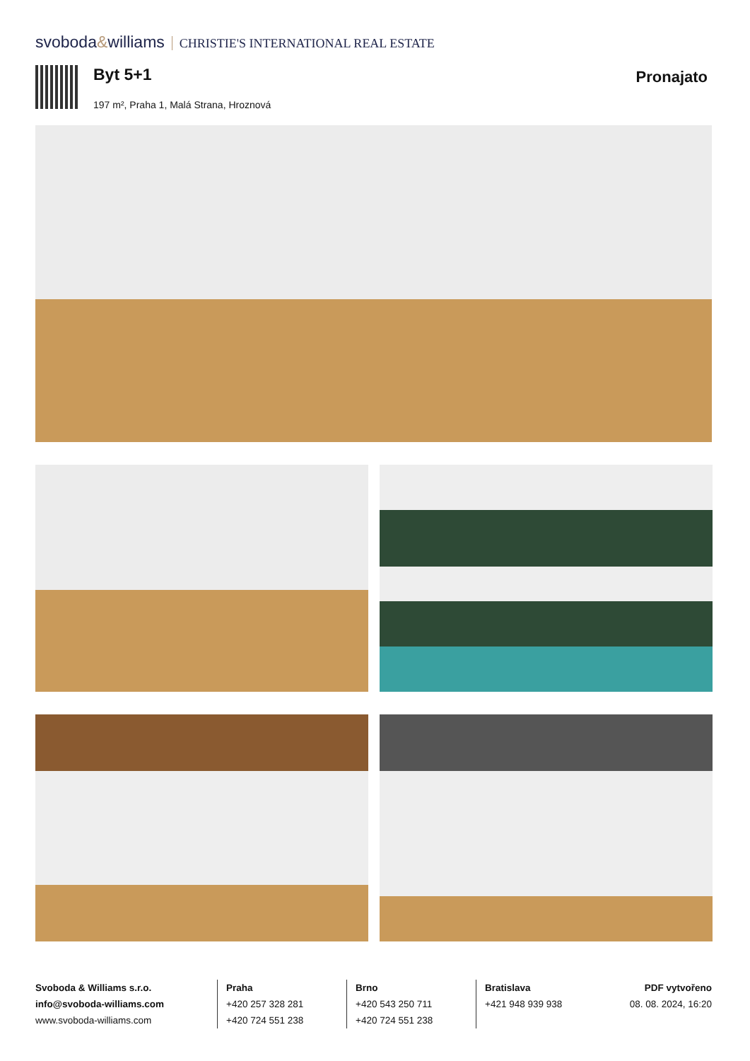svoboda&williams CHRISTIE'S INTERNATIONAL REAL ESTATE
Byt 5+1 Pronajato
197 m², Praha 1, Malá Strana, Hroznová
Svoboda & Williams s.r.o.
info@svoboda-williams.com
www.svoboda-williams.com
Praha
+420 257 328 281
+420 724 551 238
Brno
+420 543 250 711
+420 724 551 238
Bratislava
+421 948 939 938
PDF vytvořeno
08. 08. 2024, 16:20